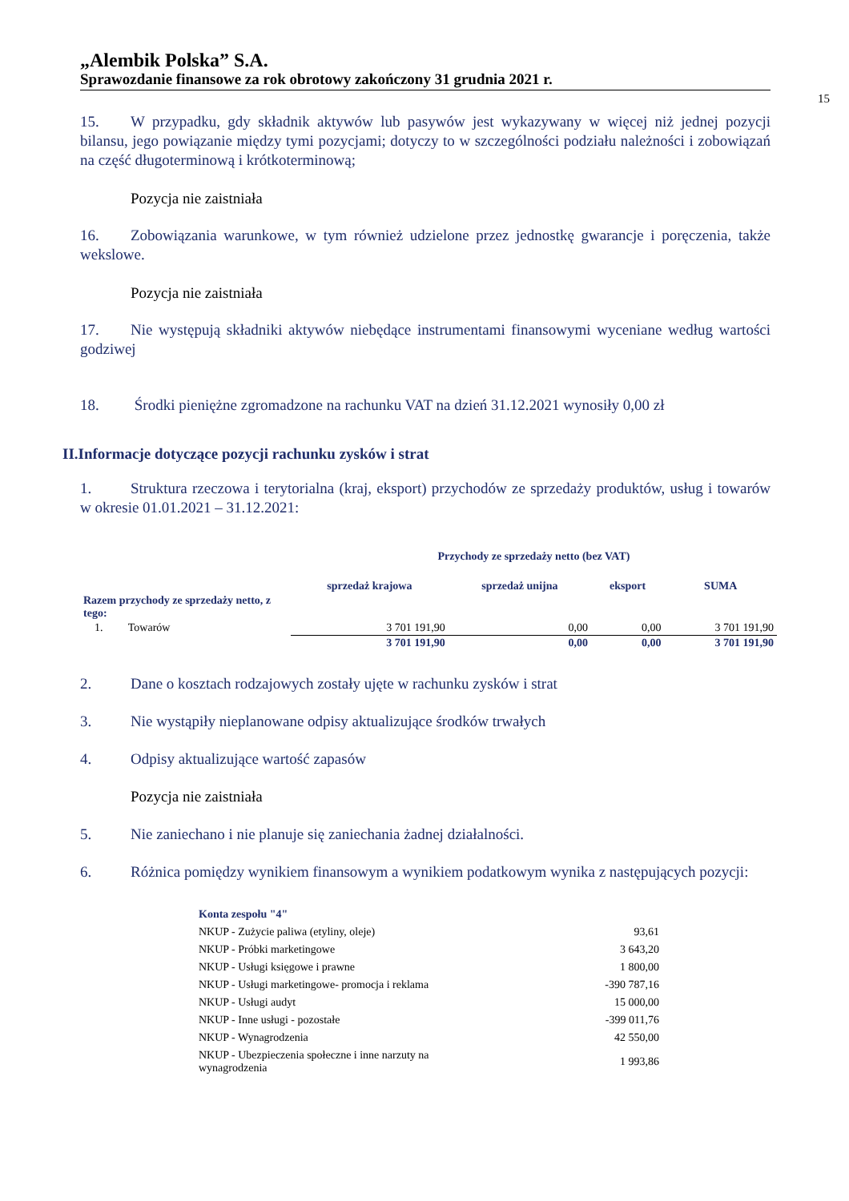„Alembik Polska” S.A.
Sprawozdanie finansowe za rok obrotowy zakończony 31 grudnia 2021 r.
15
15. W przypadku, gdy składnik aktywów lub pasywów jest wykazywany w więcej niż jednej pozycji bilansu, jego powiązanie między tymi pozycjami; dotyczy to w szczególności podziału należności i zobowiązań na część długoterminową i krótkoterminową;
Pozycja nie zaistniała
16. Zobowiązania warunkowe, w tym również udzielone przez jednostkę gwarancje i poręczenia, także wekslowe.
Pozycja nie zaistniała
17. Nie występują składniki aktywów niebędące instrumentami finansowymi wyceniane według wartości godziwej
18. Środki pieniężne zgromadzone na rachunku VAT na dzień 31.12.2021 wynosiły 0,00 zł
II.Informacje dotyczące pozycji rachunku zysków i strat
1. Struktura rzeczowa i terytorialna (kraj, eksport) przychodów ze sprzedaży produktów, usług i towarów w okresie 01.01.2021 – 31.12.2021:
| | Przychody ze sprzedaży netto (bez VAT) | | | |
| --- | --- | --- | --- | --- |
| | sprzedaż krajowa | sprzedaż unijna | eksport | SUMA |
| Razem przychody ze sprzedaży netto, z tego: | | | | |
| 1. Towarów | 3 701 191,90 | 0,00 | 0,00 | 3 701 191,90 |
| | 3 701 191,90 | 0,00 | 0,00 | 3 701 191,90 |
2. Dane o kosztach rodzajowych zostały ujęte w rachunku zysków i strat
3. Nie wystąpiły nieplanowane odpisy aktualizujące środków trwałych
4. Odpisy aktualizujące wartość zapasów
Pozycja nie zaistniała
5. Nie zaniechano i nie planuje się zaniechania żadnej działalności.
6. Różnica pomiędzy wynikiem finansowym a wynikiem podatkowym wynika z następujących pozycji:
| Konta zespołu "4" | |
| NKUP - Zużycie paliwa (etyliny, oleje) | 93,61 |
| NKUP - Próbki marketingowe | 3 643,20 |
| NKUP - Usługi księgowe i prawne | 1 800,00 |
| NKUP - Usługi marketingowe- promocja i reklama | -390 787,16 |
| NKUP - Usługi audyt | 15 000,00 |
| NKUP - Inne usługi - pozostałe | -399 011,76 |
| NKUP - Wynagrodzenia | 42 550,00 |
| NKUP - Ubezpieczenia społeczne i inne narzuty na wynagrodzenia | 1 993,86 |